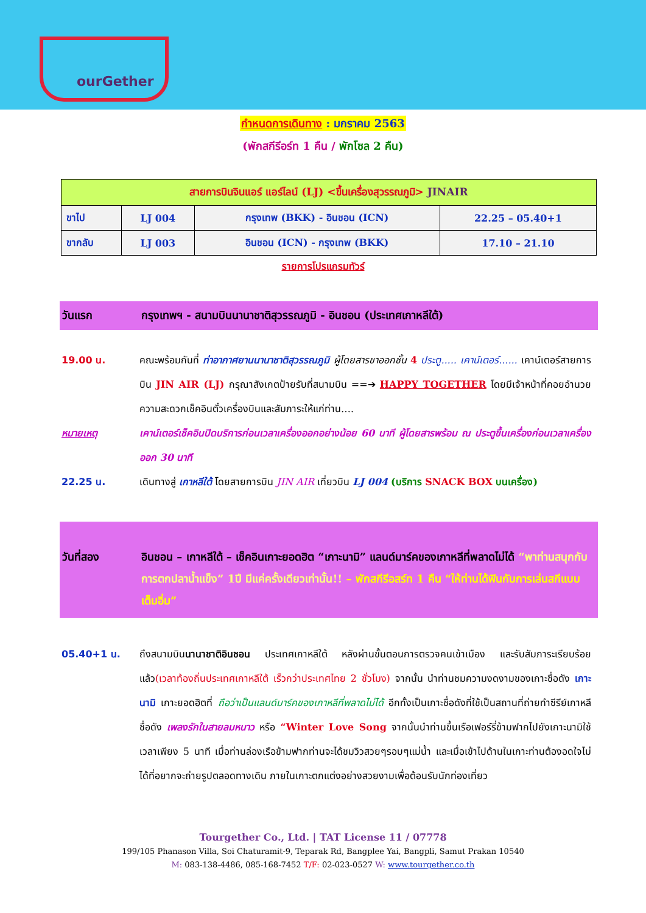ourGether
กำหนดการเดินทาง : มกราคม 2563
(พักสกีรีอร์ท 1 คืน / พักโซล 2 คืน)
| สายการบินจินแอร์ แอร์ไลน์ (LJ) <ขึ้นเครื่องสุวรรณภูมิ> JINAIR | | | |
| ขาไป | LJ 004 | กรุงเทพ (BKK) - อินชอน (ICN) | 22.25 – 05.40+1 |
| ขากลับ | LJ 003 | อินชอน (ICN) - กรุงเทพ (BKK) | 17.10 – 21.10 |
รายการโปรแกรมทัวร์
วันแรก กรุงเทพฯ - สนามบินนานาชาติสุวรรณภูมิ - อินชอน (ประเทศเกาหลีใต้)
19.00 น. คณะพร้อมกันที่ ท่าอากาศยานนานาชาติสุวรรณภูมิ ผู้โดยสารขาออกชั้น 4 ประตู..... เคาน์เตอร์...... เคาน์เตอร์สายการบิน JIN AIR (LJ) กรุณาสังเกตป้ายรับที่สนามบิน ==➔ HAPPY TOGETHER โดยมีเจ้าหน้าที่คอยอำนวยความสะดวกเช็คอินตั๋วเครื่องบินและสัมภาระให้แก่ท่าน….
หมายเหตุ เคาน์เตอร์เช็คอินปิดบริการก่อนเวลาเครื่องออกอย่างน้อย 60 นาที ผู้โดยสารพร้อม ณ ประตูขึ้นเครื่องก่อนเวลาเครื่องออก 30 นาที
22.25 น. เดินทางสู่ เกาหลีใต้ โดยสายการบิน JIN AIR เที่ยวบิน LJ 004 (บริการ SNACK BOX บนเครื่อง)
วันที่สอง อินชอน – เกาหลีใต้ – เช็คอินเกาะยอดฮิต “เกาะนามิ” แลนด์มาร์คของเกาหลีที่พลาดไม่ได้ “พาท่านสนุกกับการตกปลาน้ำแข็ง” 1ปี มีแค่ครั้งเดียวเท่านั้น!! – พักสกีรีอสร์ท 1 คืน “ให้ท่านได้ฟินกับการเล่นสกีแบบเต็มอิ่ม”
05.40+1 น. ถึงสนามบินนานาชาติอินชอน ประเทศเกาหลีใต้ หลังผ่านขั้นตอนการตรวจคนเข้าเมือง และรับสัมภาระเรียบร้อยแล้ว(เวลาท้องถิ่นประเทศเกาหลีใต้ เร็วกว่าประเทศไทย 2 ชั่วโมง) จากนั้น นำท่านชมความงดงามของเกาะชื่อดัง เกาะนามิ เกาะยอดฮิตที่ ถือว่าเป็นแลนด์มาร์คของเกาหลีที่พลาดไม่ได้ อีกทั้งเป็นเกาะชื่อดังที่ใช้เป็นสถานที่ถ่ายทำซีรีย์เกาหลีชื่อดัง เพลงรักในสายลมหนาว หรือ “Winter Love Song จากนั้นนำท่านขึ้นเรือเฟอร์รี่ข้ามฟากไปยังเกาะนามิใช้เวลาเพียง 5 นาที เมื่อท่านล่องเรือข้ามฟากท่านจะได้ชมวิวสวยๆรอบๆแม่น้ำ และเมื่อเข้าไปด้านในเกาะท่านต้องอดใจไม่ได้ที่อยากจะถ่ายรูปตลอดทางเดิน ภายในเกาะตกแต่งอย่างสวยงามเพื่อต้อนรับนักท่องเที่ยว
Tourgether Co., Ltd. | TAT License 11 / 07778
199/105 Phanason Villa, Soi Chaturamit-9, Teparak Rd, Bangplee Yai, Bangpli, Samut Prakan 10540
M: 083-138-4486, 085-168-7452 T/F: 02-023-0527 W: www.tourgether.co.th